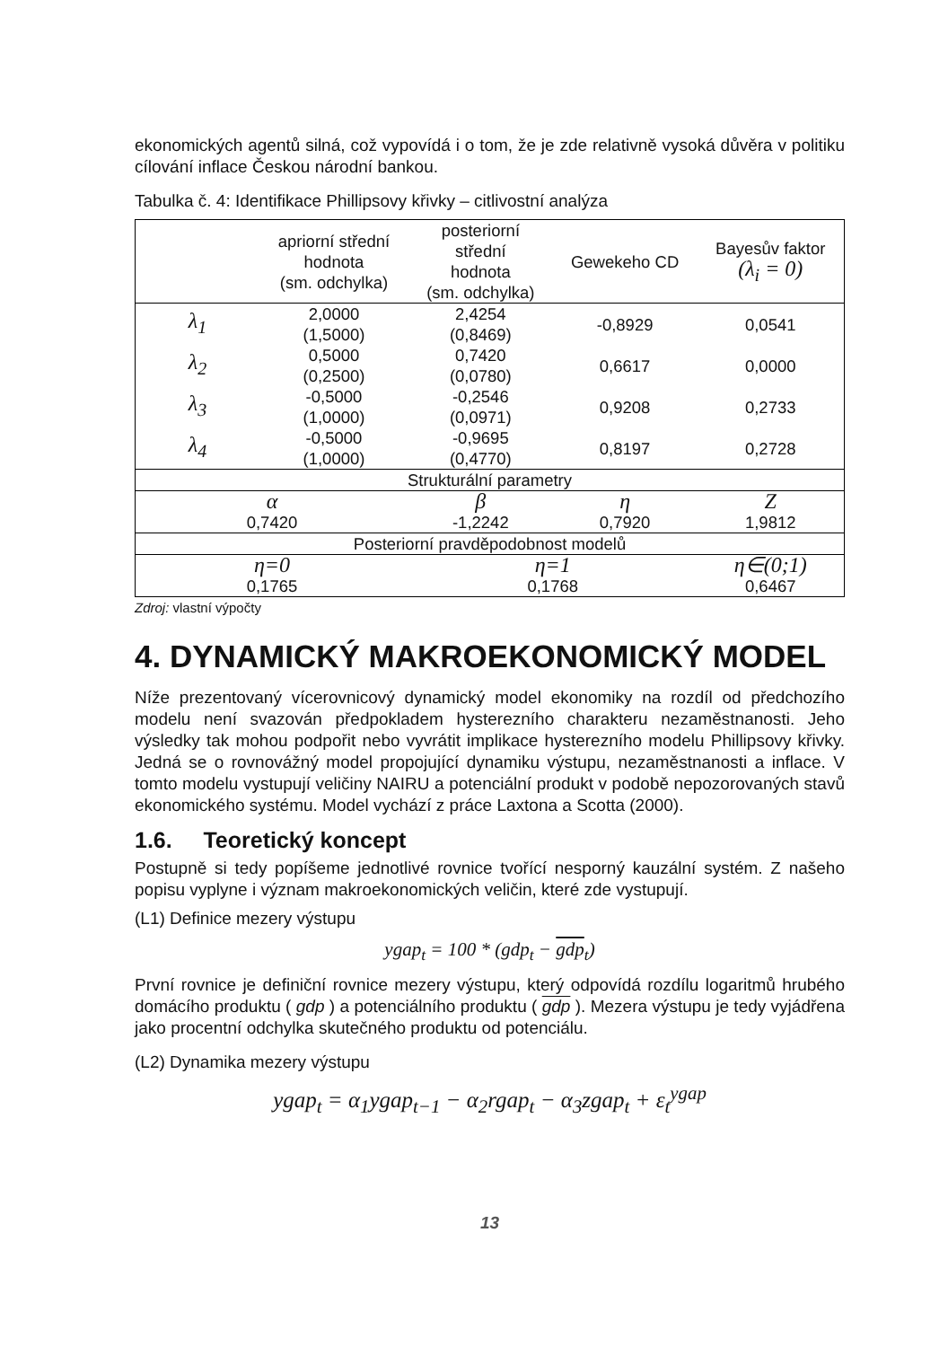ekonomických agentů silná, což vypovídá i o tom, že je zde relativně vysoká důvěra v politiku cílování inflace Českou národní bankou.
Tabulka č. 4: Identifikace Phillipsovy křivky – citlivostní analýza
| | apriorní střední hodnota (sm. odchylka) | posteriorní střední hodnota (sm. odchylka) | Gewekeho CD | Bayesův faktor (λ<sub>i</sub> = 0) |
| --- | --- | --- | --- | --- |
| λ<sub>1</sub> | 2,0000 (1,5000) | 2,4254 (0,8469) | -0,8929 | 0,0541 |
| λ<sub>2</sub> | 0,5000 (0,2500) | 0,7420 (0,0780) | 0,6617 | 0,0000 |
| λ<sub>3</sub> | -0,5000 (1,0000) | -0,2546 (0,0971) | 0,9208 | 0,2733 |
| λ<sub>4</sub> | -0,5000 (1,0000) | -0,9695 (0,4770) | 0,8197 | 0,2728 |
| Strukturální parametry | | | | |
| α | | β | η | Z |
| 0,7420 | | -1,2242 | 0,7920 | 1,9812 |
| Posteriorní pravděpodobnost modelů | | | | |
| η=0 | | η=1 | | η∈(0;1) |
| 0,1765 | | 0,1768 | | 0,6467 |
Zdroj: vlastní výpočty
4. DYNAMICKÝ MAKROEKONOMICKÝ MODEL
Níže prezentovaný vícerovnicový dynamický model ekonomiky na rozdíl od předchozího modelu není svazován předpokladem hysterezního charakteru nezaměstnanosti. Jeho výsledky tak mohou podpořit nebo vyvrátit implikace hysterezního modelu Phillipsovy křivky. Jedná se o rovnovážný model propojující dynamiku výstupu, nezaměstnanosti a inflace. V tomto modelu vystupují veličiny NAIRU a potenciální produkt v podobě nepozorovaných stavů ekonomického systému. Model vychází z práce Laxtona a Scotta (2000).
1.6. Teoretický koncept
Postupně si tedy popíšeme jednotlivé rovnice tvořící nesporný kauzální systém. Z našeho popisu vyplyne i význam makroekonomických veličin, které zde vystupují.
(L1) Definice mezery výstupu
ygap<sub>t</sub> = 100 * (gdp<sub>t</sub> − gdp<sub>t</sub>)
První rovnice je definiční rovnice mezery výstupu, který odpovídá rozdílu logaritmů hrubého domácího produktu ( gdp ) a potenciálního produktu ( gdp ). Mezera výstupu je tedy vyjádřena jako procentní odchylka skutečného produktu od potenciálu.
(L2) Dynamika mezery výstupu
ygap<sub>t</sub> = α<sub>1</sub>ygap<sub>t−1</sub> − α<sub>2</sub>rgap<sub>t</sub> − α<sub>3</sub>zgap<sub>t</sub> + ε<sub>t</sub><sup>ygap</sup>
13